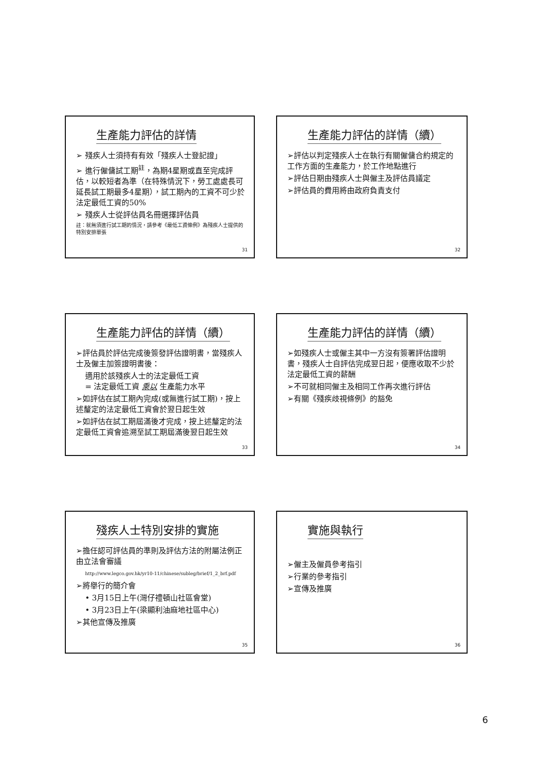生產能力評估的詳情
➢ 殘疾人士須持有有效「殘疾人士登記證」
➢ 進行僱傭試工期<sup>註</sup>，為期4星期或直至完成評估，以較短者為準（在特殊情況下，勞工處處長可延長試工期最多4星期），試工期內的工資不可少於法定最低工資的50%
➢ 殘疾人士從評估員名冊選擇評估員
註：就無須進行試工期的情況，請參考《最低工資條例》為殘疾人士提供的特別安排單張
31
生產能力評估的詳情（續）
➢評估以判定殘疾人士在執行有關僱傭合約規定的工作方面的生產能力，於工作地點進行
➢評估日期由殘疾人士與僱主及評估員議定
➢評估員的費用將由政府負責支付
32
生產能力評估的詳情（續）
➢評估員於評估完成後簽發評估證明書，當殘疾人士及僱主加簽證明書後：
適用於該殘疾人士的法定最低工資
= 法定最低工資 乘以 生產能力水平
➢如評估在試工期內完成(或無進行試工期)，按上述釐定的法定最低工資會於翌日起生效
➢如評估在試工期屆滿後才完成，按上述釐定的法定最低工資會追溯至試工期屆滿後翌日起生效
33
生產能力評估的詳情（續）
➢如殘疾人士或僱主其中一方沒有簽署評估證明書，殘疾人士自評估完成翌日起，便應收取不少於法定最低工資的薪酬
➢不可就相同僱主及相同工作再次進行評估
➢有關《殘疾歧視條例》的豁免
34
殘疾人士特別安排的實施
➢擔任認可評估員的準則及評估方法的附屬法例正由立法會審議
http://www.legco.gov.hk/yr10-11/chinese/subleg/brief/1_2_brf.pdf
➢將舉行的簡介會
• 3月15日上午(灣仔禮頓山社區會堂)
• 3月23日上午(梁顯利油麻地社區中心)
➢其他宣傳及推廣
35
實施與執行
➢僱主及僱員參考指引
➢行業的參考指引
➢宣傳及推廣
36
6